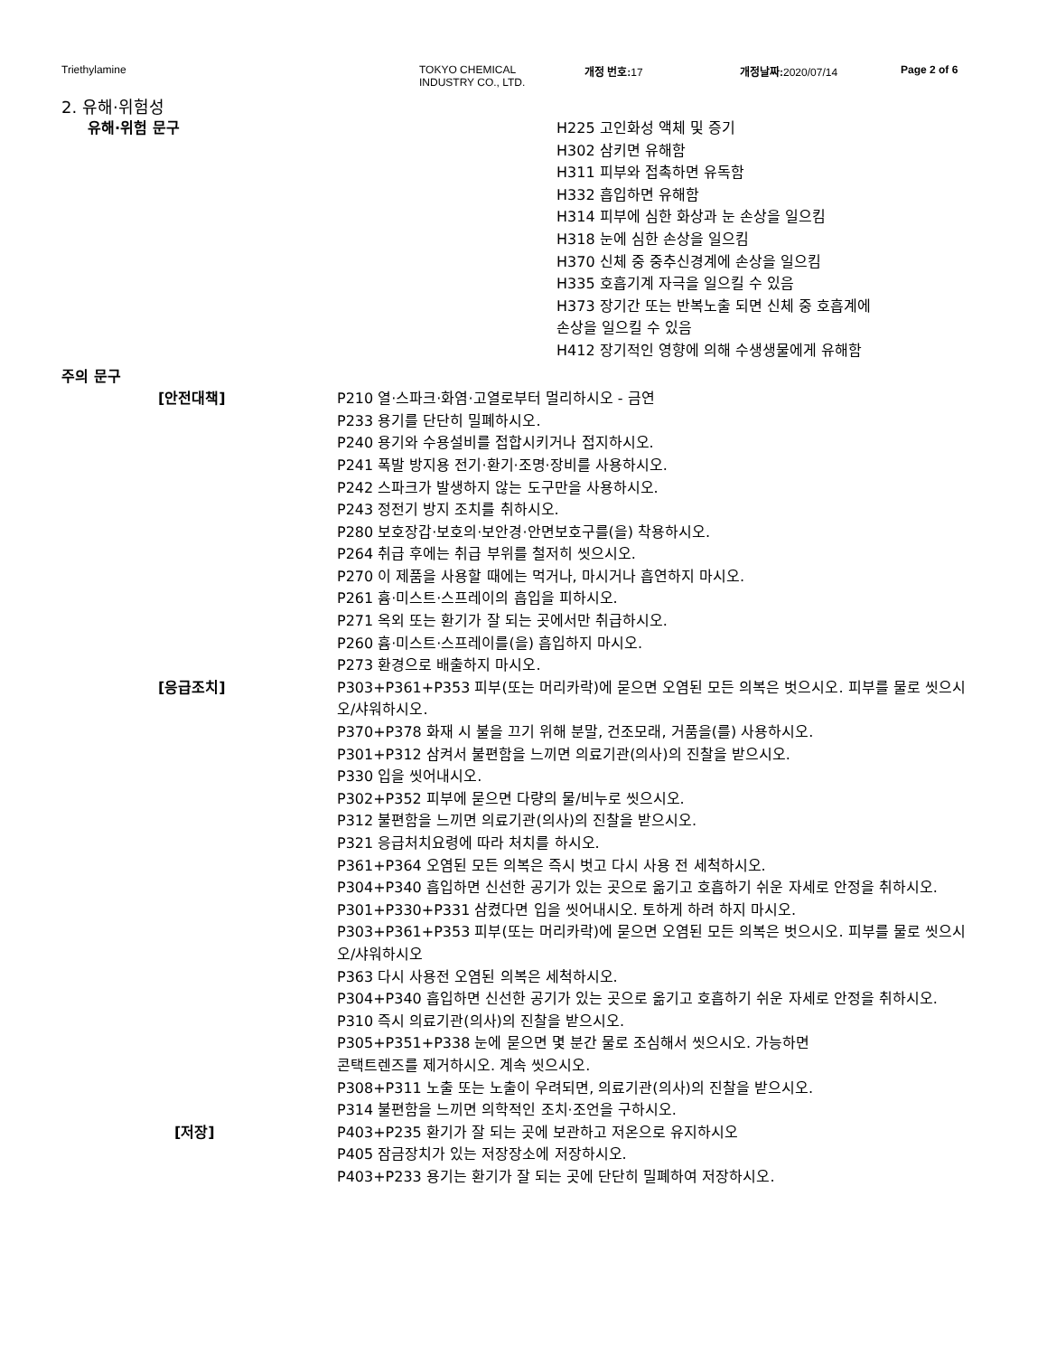Triethylamine TOKYO CHEMICAL
INDUSTRY CO., LTD.
개정 번호: 17 개정날짜: 2020/07/14 Page 2 of 6
2. 유해·위험성
유해·위험 문구 H225 고인화성 액체 및 증기
H302 삼키면 유해함
H311 피부와 접촉하면 유독함
H332 흡입하면 유해함
H314 피부에 심한 화상과 눈 손상을 일으킴
H318 눈에 심한 손상을 일으킴
H370 신체 중 중추신경계에 손상을 일으킴
H335 호흡기계 자극을 일으킬 수 있음
H373 장기간 또는 반복노출 되면 신체 중 호흡계에
손상을 일으킬 수 있음
H412 장기적인 영향에 의해 수생생물에게 유해함
주의 문구
[안전대책] P210 열·스파크·화염·고열로부터 멀리하시오 - 금연
P233 용기를 단단히 밀폐하시오.
P240 용기와 수용설비를 접합시키거나 접지하시오.
P241 폭발 방지용 전기·환기·조명·장비를 사용하시오.
P242 스파크가 발생하지 않는 도구만을 사용하시오.
P243 정전기 방지 조치를 취하시오.
P280 보호장갑·보호의·보안경·안면보호구를(을) 착용하시오.
P264 취급 후에는 취급 부위를 철저히 씻으시오.
P270 이 제품을 사용할 때에는 먹거나, 마시거나 흡연하지 마시오.
P261 흄·미스트·스프레이의 흡입을 피하시오.
P271 옥외 또는 환기가 잘 되는 곳에서만 취급하시오.
P260 흄·미스트·스프레이를(을) 흡입하지 마시오.
P273 환경으로 배출하지 마시오.
[응급조치] P303+P361+P353 피부(또는 머리카락)에 묻으면 오염된 모든 의복은 벗으시오. 피부를 물로 씻으시오/샤워하시오.
P370+P378 화재 시 불을 끄기 위해 분말, 건조모래, 거품을(를) 사용하시오.
P301+P312 삼켜서 불편함을 느끼면 의료기관(의사)의 진찰을 받으시오.
P330 입을 씻어내시오.
P302+P352 피부에 묻으면 다량의 물/비누로 씻으시오.
P312 불편함을 느끼면 의료기관(의사)의 진찰을 받으시오.
P321 응급처치요령에 따라 처치를 하시오.
P361+P364 오염된 모든 의복은 즉시 벗고 다시 사용 전 세척하시오.
P304+P340 흡입하면 신선한 공기가 있는 곳으로 옮기고 호흡하기 쉬운 자세로 안정을 취하시오.
P301+P330+P331 삼켰다면 입을 씻어내시오. 토하게 하려 하지 마시오.
P303+P361+P353 피부(또는 머리카락)에 묻으면 오염된 모든 의복은 벗으시오. 피부를 물로 씻으시오/샤워하시오
P363 다시 사용전 오염된 의복은 세척하시오.
P304+P340 흡입하면 신선한 공기가 있는 곳으로 옮기고 호흡하기 쉬운 자세로 안정을 취하시오.
P310 즉시 의료기관(의사)의 진찰을 받으시오.
P305+P351+P338 눈에 묻으면 몇 분간 물로 조심해서 씻으시오. 가능하면
콘택트렌즈를 제거하시오. 계속 씻으시오.
P308+P311 노출 또는 노출이 우려되면, 의료기관(의사)의 진찰을 받으시오.
P314 불편함을 느끼면 의학적인 조치·조언을 구하시오.
[저장] P403+P235 환기가 잘 되는 곳에 보관하고 저온으로 유지하시오
P405 잠금장치가 있는 저장장소에 저장하시오.
P403+P233 용기는 환기가 잘 되는 곳에 단단히 밀폐하여 저장하시오.